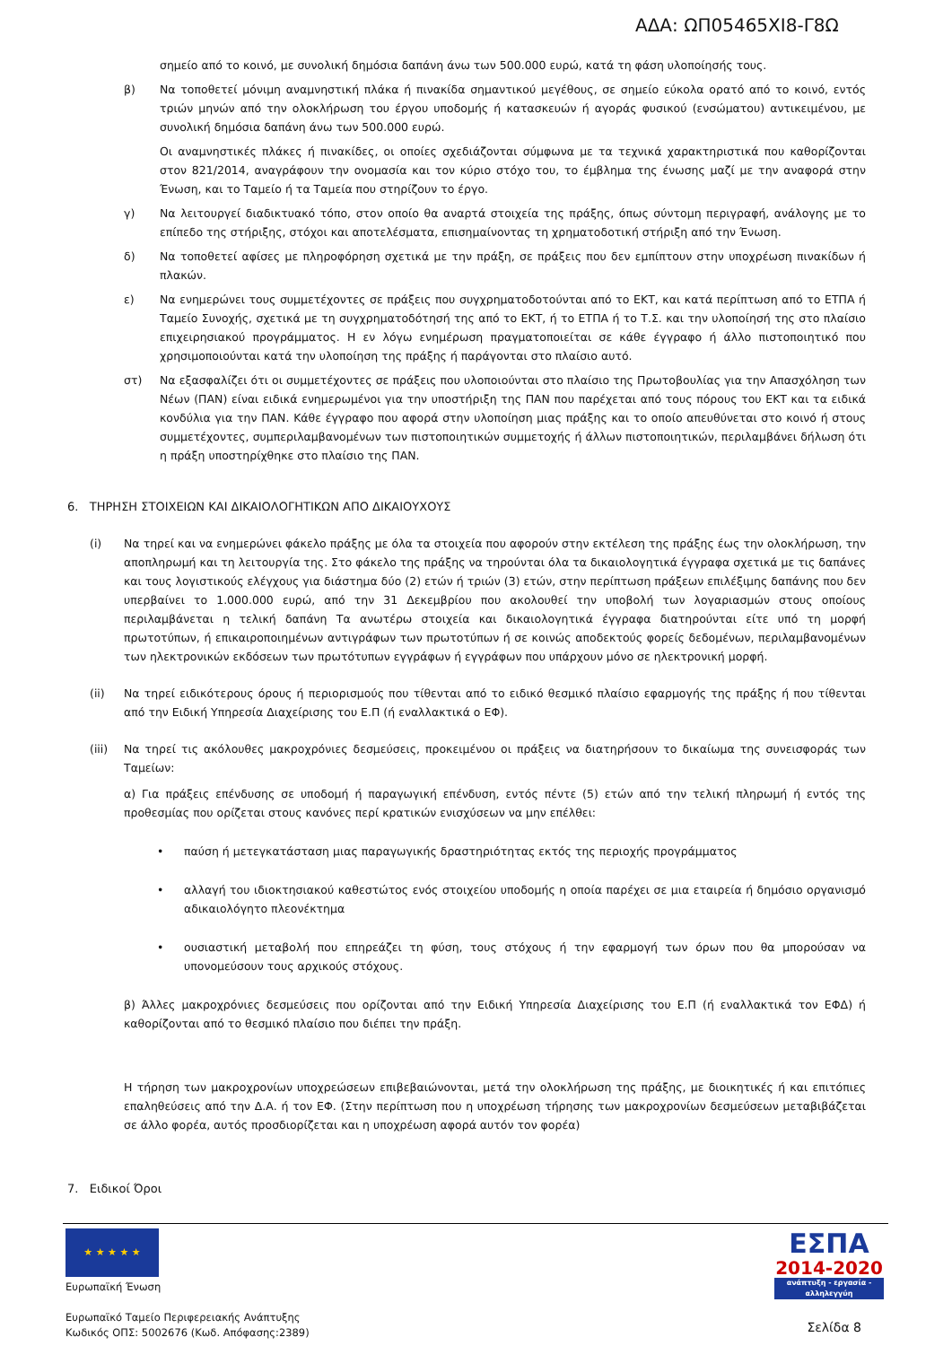ΑΔΑ: ΩΠ05465ΧΙ8-Γ8Ω
σημείο από το κοινό, με συνολική δημόσια δαπάνη άνω των 500.000 ευρώ, κατά τη φάση υλοποίησής τους.
β) Να τοποθετεί μόνιμη αναμνηστική πλάκα ή πινακίδα σημαντικού μεγέθους, σε σημείο εύκολα ορατό από το κοινό, εντός τριών μηνών από την ολοκλήρωση του έργου υποδομής ή κατασκευών ή αγοράς φυσικού (ενσώματου) αντικειμένου, με συνολική δημόσια δαπάνη άνω των 500.000 ευρώ.
Οι αναμνηστικές πλάκες ή πινακίδες, οι οποίες σχεδιάζονται σύμφωνα με τα τεχνικά χαρακτηριστικά που καθορίζονται στον 821/2014, αναγράφουν την ονομασία και τον κύριο στόχο του, το έμβλημα της ένωσης μαζί με την αναφορά στην Ένωση, και το Ταμείο ή τα Ταμεία που στηρίζουν το έργο.
γ) Να λειτουργεί διαδικτυακό τόπο, στον οποίο θα αναρτά στοιχεία της πράξης, όπως σύντομη περιγραφή, ανάλογης με το επίπεδο της στήριξης, στόχοι και αποτελέσματα, επισημαίνοντας τη χρηματοδοτική στήριξη από την Ένωση.
δ) Να τοποθετεί αφίσες με πληροφόρηση σχετικά με την πράξη, σε πράξεις που δεν εμπίπτουν στην υποχρέωση πινακίδων ή πλακών.
ε) Να ενημερώνει τους συμμετέχοντες σε πράξεις που συγχρηματοδοτούνται από το ΕΚΤ, και κατά περίπτωση από το ΕΤΠΑ ή Ταμείο Συνοχής, σχετικά με τη συγχρηματοδότησή της από το ΕΚΤ, ή το ΕΤΠΑ ή το Τ.Σ. και την υλοποίησή της στο πλαίσιο επιχειρησιακού προγράμματος. Η εν λόγω ενημέρωση πραγματοποιείται σε κάθε έγγραφο ή άλλο πιστοποιητικό που χρησιμοποιούνται κατά την υλοποίηση της πράξης ή παράγονται στο πλαίσιο αυτό.
στ) Να εξασφαλίζει ότι οι συμμετέχοντες σε πράξεις που υλοποιούνται στο πλαίσιο της Πρωτοβουλίας για την Απασχόληση των Νέων (ΠΑΝ) είναι ειδικά ενημερωμένοι για την υποστήριξη της ΠΑΝ που παρέχεται από τους πόρους του ΕΚΤ και τα ειδικά κονδύλια για την ΠΑΝ. Κάθε έγγραφο που αφορά στην υλοποίηση μιας πράξης και το οποίο απευθύνεται στο κοινό ή στους συμμετέχοντες, συμπεριλαμβανομένων των πιστοποιητικών συμμετοχής ή άλλων πιστοποιητικών, περιλαμβάνει δήλωση ότι η πράξη υποστηρίχθηκε στο πλαίσιο της ΠΑΝ.
6. ΤΗΡΗΣΗ ΣΤΟΙΧΕΙΩΝ ΚΑΙ ΔΙΚΑΙΟΛΟΓΗΤΙΚΩΝ ΑΠΟ ΔΙΚΑΙΟΥΧΟΥΣ
(i) Να τηρεί και να ενημερώνει φάκελο πράξης με όλα τα στοιχεία που αφορούν στην εκτέλεση της πράξης έως την ολοκλήρωση, την αποπληρωμή και τη λειτουργία της. Στο φάκελο της πράξης να τηρούνται όλα τα δικαιολογητικά έγγραφα σχετικά με τις δαπάνες και τους λογιστικούς ελέγχους για διάστημα δύο (2) ετών ή τριών (3) ετών, στην περίπτωση πράξεων επιλέξιμης δαπάνης που δεν υπερβαίνει το 1.000.000 ευρώ, από την 31 Δεκεμβρίου που ακολουθεί την υποβολή των λογαριασμών στους οποίους περιλαμβάνεται η τελική δαπάνη Τα ανωτέρω στοιχεία και δικαιολογητικά έγγραφα διατηρούνται είτε υπό τη μορφή πρωτοτύπων, ή επικαιροποιημένων αντιγράφων των πρωτοτύπων ή σε κοινώς αποδεκτούς φορείς δεδομένων, περιλαμβανομένων των ηλεκτρονικών εκδόσεων των πρωτότυπων εγγράφων ή εγγράφων που υπάρχουν μόνο σε ηλεκτρονική μορφή.
(ii) Να τηρεί ειδικότερους όρους ή περιορισμούς που τίθενται από το ειδικό θεσμικό πλαίσιο εφαρμογής της πράξης ή που τίθενται από την Ειδική Υπηρεσία Διαχείρισης του Ε.Π (ή εναλλακτικά ο ΕΦ).
(iii) Να τηρεί τις ακόλουθες μακροχρόνιες δεσμεύσεις, προκειμένου οι πράξεις να διατηρήσουν το δικαίωμα της συνεισφοράς των Ταμείων:
α) Για πράξεις επένδυσης σε υποδομή ή παραγωγική επένδυση, εντός πέντε (5) ετών από την τελική πληρωμή ή εντός της προθεσμίας που ορίζεται στους κανόνες περί κρατικών ενισχύσεων να μην επέλθει:
• παύση ή μετεγκατάσταση μιας παραγωγικής δραστηριότητας εκτός της περιοχής προγράμματος
• αλλαγή του ιδιοκτησιακού καθεστώτος ενός στοιχείου υποδομής η οποία παρέχει σε μια εταιρεία ή δημόσιο οργανισμό αδικαιολόγητο πλεονέκτημα
• ουσιαστική μεταβολή που επηρεάζει τη φύση, τους στόχους ή την εφαρμογή των όρων που θα μπορούσαν να υπονομεύσουν τους αρχικούς στόχους.
β) Άλλες μακροχρόνιες δεσμεύσεις που ορίζονται από την Ειδική Υπηρεσία Διαχείρισης του Ε.Π (ή εναλλακτικά τον ΕΦΔ) ή καθορίζονται από το θεσμικό πλαίσιο που διέπει την πράξη.
Η τήρηση των μακροχρονίων υποχρεώσεων επιβεβαιώνονται, μετά την ολοκλήρωση της πράξης, με διοικητικές ή και επιτόπιες επαληθεύσεις από την Δ.Α. ή τον ΕΦ. (Στην περίπτωση που η υποχρέωση τήρησης των μακροχρονίων δεσμεύσεων μεταβιβάζεται σε άλλο φορέα, αυτός προσδιορίζεται και η υποχρέωση αφορά αυτόν τον φορέα)
7. Ειδικοί Όροι
★ ★ ★ ★ ★
Ευρωπαϊκή Ένωση
Ευρωπαϊκό Ταμείο Περιφερειακής Ανάπτυξης
Κωδικός ΟΠΣ: 5002676 (Κωδ. Απόφασης:2389)
ΕΣΠΑ
2014-2020
ανάπτυξη - εργασία - αλληλεγγύη
Σελίδα 8